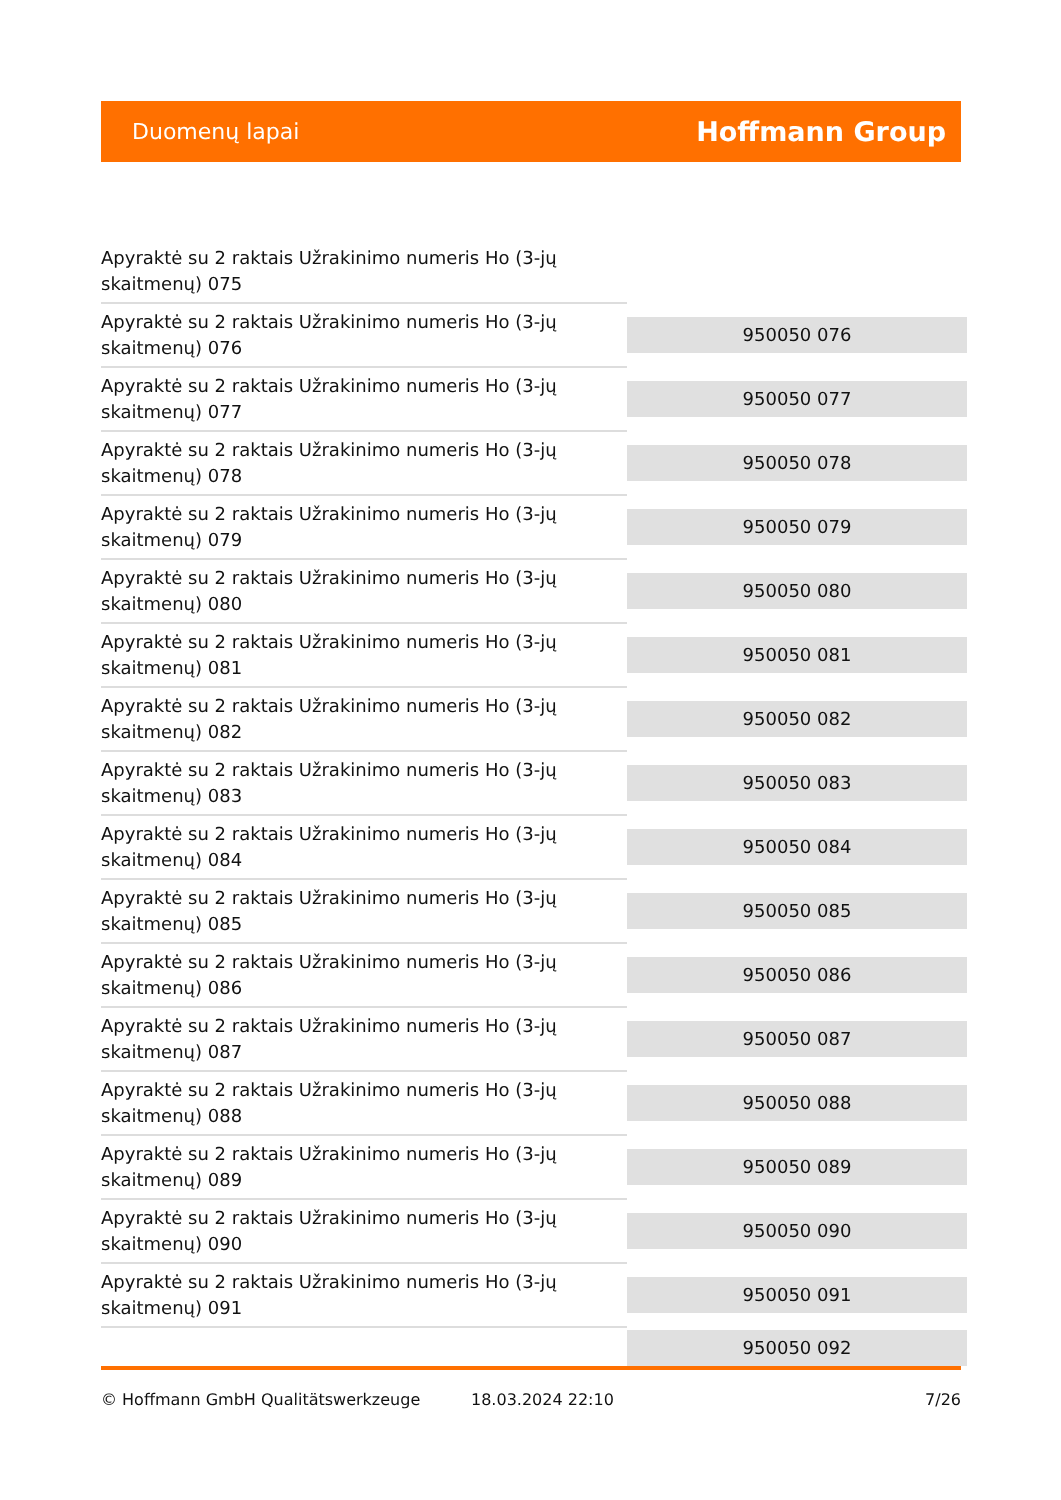Duomenų lapai Hoffmann Group
| Apyraktė su 2 raktais Užrakinimo numeris Ho (3-jų skaitmenų) 075 | |
| Apyraktė su 2 raktais Užrakinimo numeris Ho (3-jų skaitmenų) 076 | 950050 076 |
| Apyraktė su 2 raktais Užrakinimo numeris Ho (3-jų skaitmenų) 077 | 950050 077 |
| Apyraktė su 2 raktais Užrakinimo numeris Ho (3-jų skaitmenų) 078 | 950050 078 |
| Apyraktė su 2 raktais Užrakinimo numeris Ho (3-jų skaitmenų) 079 | 950050 079 |
| Apyraktė su 2 raktais Užrakinimo numeris Ho (3-jų skaitmenų) 080 | 950050 080 |
| Apyraktė su 2 raktais Užrakinimo numeris Ho (3-jų skaitmenų) 081 | 950050 081 |
| Apyraktė su 2 raktais Užrakinimo numeris Ho (3-jų skaitmenų) 082 | 950050 082 |
| Apyraktė su 2 raktais Užrakinimo numeris Ho (3-jų skaitmenų) 083 | 950050 083 |
| Apyraktė su 2 raktais Užrakinimo numeris Ho (3-jų skaitmenų) 084 | 950050 084 |
| Apyraktė su 2 raktais Užrakinimo numeris Ho (3-jų skaitmenų) 085 | 950050 085 |
| Apyraktė su 2 raktais Užrakinimo numeris Ho (3-jų skaitmenų) 086 | 950050 086 |
| Apyraktė su 2 raktais Užrakinimo numeris Ho (3-jų skaitmenų) 087 | 950050 087 |
| Apyraktė su 2 raktais Užrakinimo numeris Ho (3-jų skaitmenų) 088 | 950050 088 |
| Apyraktė su 2 raktais Užrakinimo numeris Ho (3-jų skaitmenų) 089 | 950050 089 |
| Apyraktė su 2 raktais Užrakinimo numeris Ho (3-jų skaitmenų) 090 | 950050 090 |
| Apyraktė su 2 raktais Užrakinimo numeris Ho (3-jų skaitmenų) 091 | 950050 091 |
| | 950050 092 |
© Hoffmann GmbH Qualitätswerkzeuge 18.03.2024 22:10 7/26